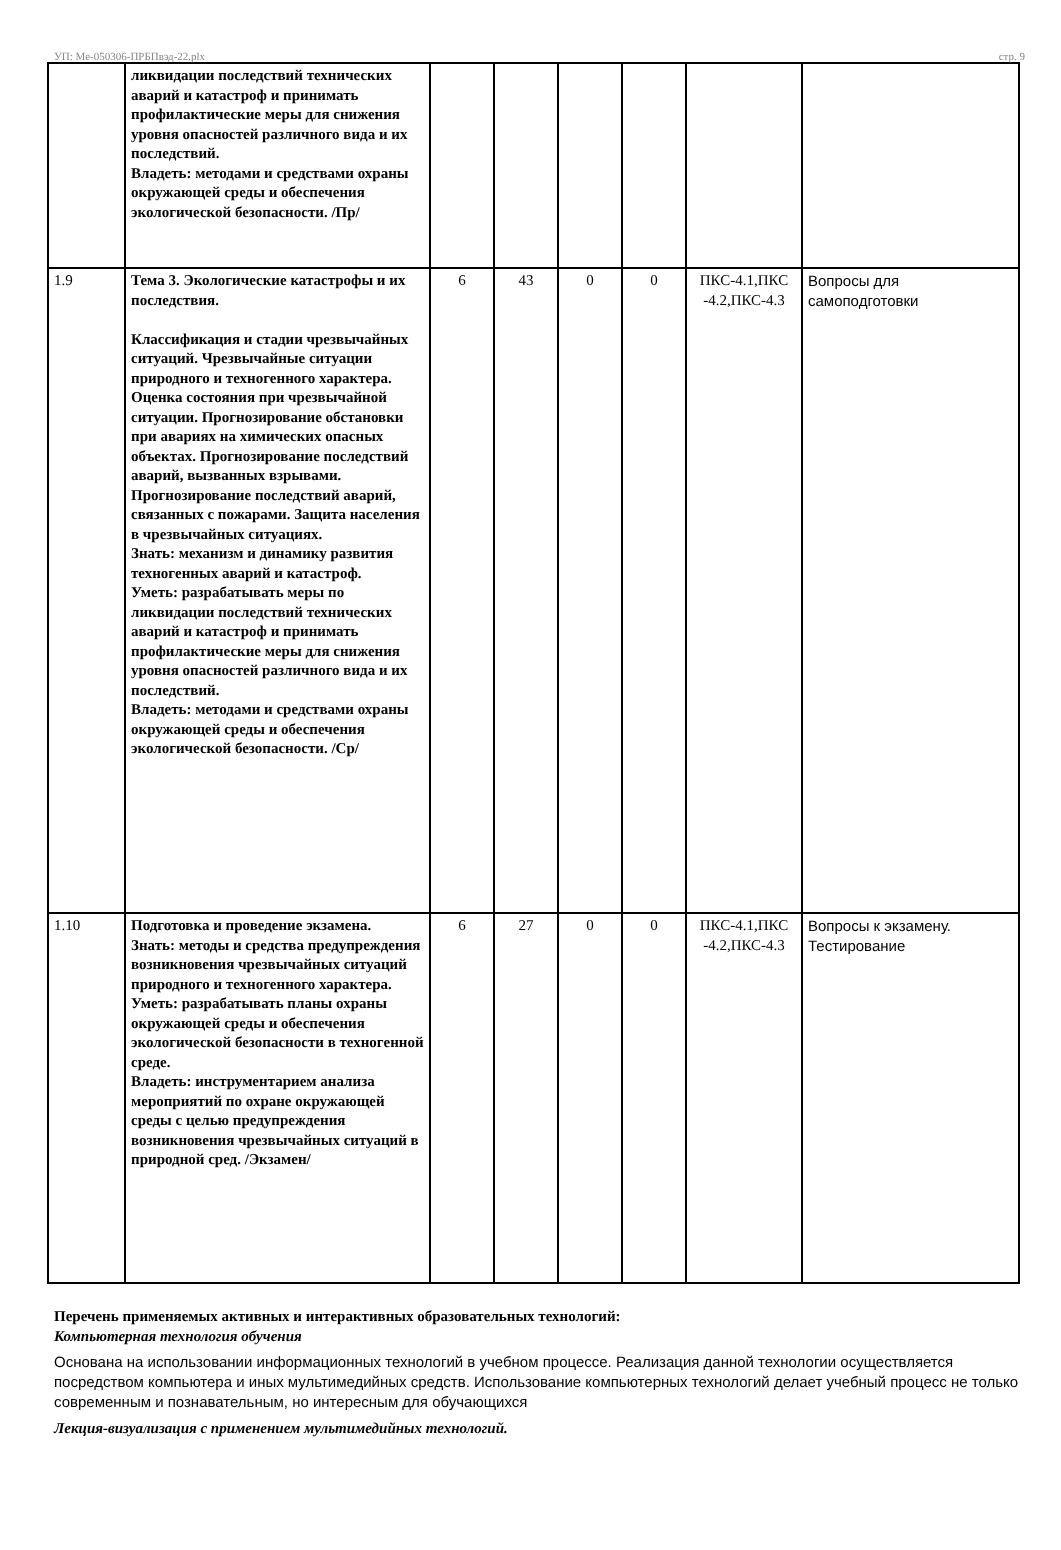УП: Ме-050306-ПРБПвэд-22.plx стр. 9
| | ликвидации последствий технических аварий и катастроф и принимать профилактические меры для снижения уровня опасностей различного вида и их последствий. Владеть: методами и средствами охраны окружающей среды и обеспечения экологической безопасности. /Пр/ | | | | | | |
| 1.9 | Тема 3. Экологические катастрофы и их последствия. Классификация и стадии чрезвычайных ситуаций. Чрезвычайные ситуации природного и техногенного характера. Оценка состояния при чрезвычайной ситуации. Прогнозирование обстановки при авариях на химических опасных объектах. Прогнозирование последствий аварий, вызванных взрывами. Прогнозирование последствий аварий, связанных с пожарами. Защита населения в чрезвычайных ситуациях. Знать: механизм и динамику развития техногенных аварий и катастроф. Уметь: разрабатывать меры по ликвидации последствий технических аварий и катастроф и принимать профилактические меры для снижения уровня опасностей различного вида и их последствий. Владеть: методами и средствами охраны окружающей среды и обеспечения экологической безопасности. /Ср/ | 6 | 43 | 0 | 0 | ПКС-4.1,ПКС -4.2,ПКС-4.3 | Вопросы для самоподготовки |
| 1.10 | Подготовка и проведение экзамена. Знать: методы и средства предупреждения возникновения чрезвычайных ситуаций природного и техногенного характера. Уметь: разрабатывать планы охраны окружающей среды и обеспечения экологической безопасности в техногенной среде. Владеть: инструментарием анализа мероприятий по охране окружающей среды с целью предупреждения возникновения чрезвычайных ситуаций в природной сред. /Экзамен/ | 6 | 27 | 0 | 0 | ПКС-4.1,ПКС -4.2,ПКС-4.3 | Вопросы к экзамену. Тестирование |
Перечень применяемых активных и интерактивных образовательных технологий:
Компьютерная технология обучения
Основана на использовании информационных технологий в учебном процессе. Реализация данной технологии осуществляется посредством компьютера и иных мультимедийных средств. Использование компьютерных технологий делает учебный процесс не только современным и познавательным, но интересным для обучающихся
Лекция-визуализация с применением мультимедийных технологий.